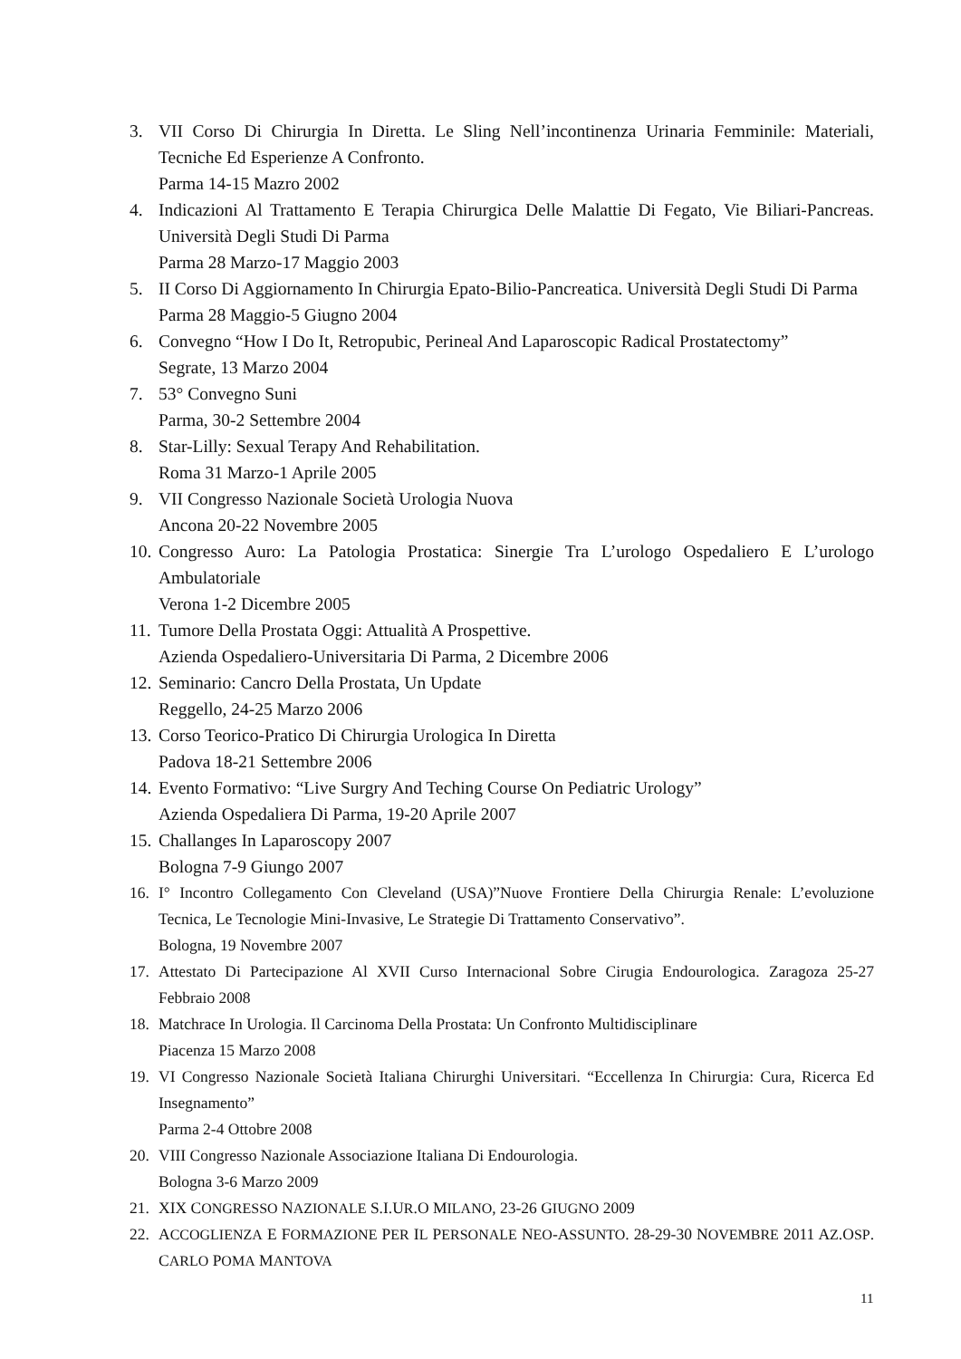3. VII Corso Di Chirurgia In Diretta. Le Sling Nell’incontinenza Urinaria Femminile: Materiali, Tecniche Ed Esperienze A Confronto.
Parma 14-15 Mazro 2002
4. Indicazioni Al Trattamento E Terapia Chirurgica Delle Malattie Di Fegato, Vie Biliari-Pancreas. Università Degli Studi Di Parma
Parma 28 Marzo-17 Maggio 2003
5. II Corso Di Aggiornamento In Chirurgia Epato-Bilio-Pancreatica. Università Degli Studi Di Parma
Parma 28 Maggio-5 Giugno 2004
6. Convegno “How I Do It, Retropubic, Perineal And Laparoscopic Radical Prostatectomy”
Segrate, 13 Marzo 2004
7. 53° Convegno Suni
Parma, 30-2 Settembre 2004
8. Star-Lilly: Sexual Terapy And Rehabilitation.
Roma 31 Marzo-1 Aprile 2005
9. VII Congresso Nazionale Società Urologia Nuova
Ancona 20-22 Novembre 2005
10. Congresso Auro: La Patologia Prostatica: Sinergie Tra L’urologo Ospedaliero E L’urologo Ambulatoriale
Verona 1-2 Dicembre 2005
11. Tumore Della Prostata Oggi: Attualità A Prospettive.
Azienda Ospedaliero-Universitaria Di Parma, 2 Dicembre 2006
12. Seminario: Cancro Della Prostata, Un Update
Reggello, 24-25 Marzo 2006
13. Corso Teorico-Pratico Di Chirurgia Urologica In Diretta
Padova 18-21 Settembre 2006
14. Evento Formativo: “Live Surgry And Teching Course On Pediatric Urology”
Azienda Ospedaliera Di Parma, 19-20 Aprile 2007
15. Challanges In Laparoscopy 2007
Bologna 7-9 Giungo 2007
16. I° Incontro Collegamento Con Cleveland (USA)”Nuove Frontiere Della Chirurgia Renale: L’evoluzione Tecnica, Le Tecnologie Mini-Invasive, Le Strategie Di Trattamento Conservativo”.
Bologna, 19 Novembre 2007
17. Attestato Di Partecipazione Al XVII Curso Internacional Sobre Cirugia Endourologica. Zaragoza 25-27 Febbraio 2008
18. Matchrace In Urologia. Il Carcinoma Della Prostata: Un Confronto Multidisciplinare
Piacenza 15 Marzo 2008
19. VI Congresso Nazionale Società Italiana Chirurghi Universitari. “Eccellenza In Chirurgia: Cura, Ricerca Ed Insegnamento”
Parma 2-4 Ottobre 2008
20. VIII Congresso Nazionale Associazione Italiana Di Endourologia.
Bologna 3-6 Marzo 2009
21. XIX CONGRESSO NAZIONALE S.I.UR.O MILANO, 23-26 GIUGNO 2009
22. ACCOGLIENZA E FORMAZIONE PER IL PERSONALE NEO-ASSUNTO. 28-29-30 NOVEMBRE 2011 AZ.OSP. CARLO POMA MANTOVA
11